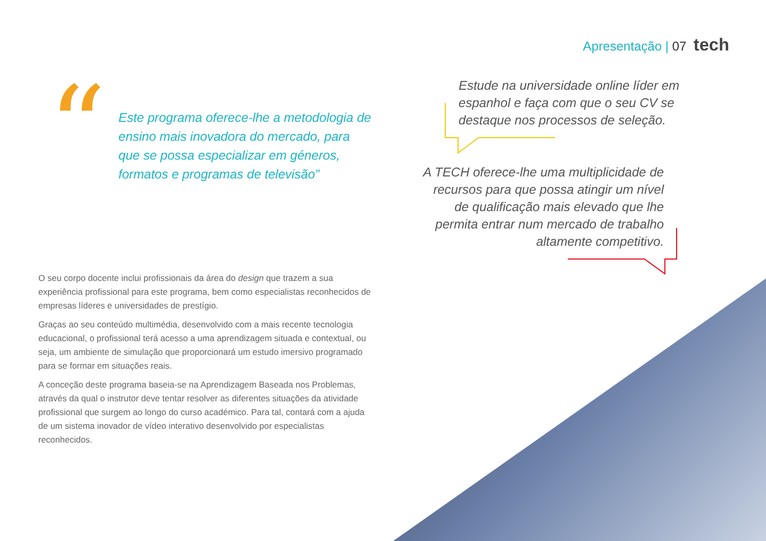Apresentação | 07 tech
“
Este programa oferece-lhe a metodologia de ensino mais inovadora do mercado, para que se possa especializar em géneros, formatos e programas de televisão”
Estude na universidade online líder em espanhol e faça com que o seu CV se destaque nos processos de seleção.
A TECH oferece-lhe uma multiplicidade de recursos para que possa atingir um nível de qualificação mais elevado que lhe permita entrar num mercado de trabalho altamente competitivo.
O seu corpo docente inclui profissionais da área do design que trazem a sua experiência profissional para este programa, bem como especialistas reconhecidos de empresas líderes e universidades de prestígio.
Graças ao seu conteúdo multimédia, desenvolvido com a mais recente tecnologia educacional, o profissional terá acesso a uma aprendizagem situada e contextual, ou seja, um ambiente de simulação que proporcionará um estudo imersivo programado para se formar em situações reais.
A conceção deste programa baseia-se na Aprendizagem Baseada nos Problemas, através da qual o instrutor deve tentar resolver as diferentes situações da atividade profissional que surgem ao longo do curso académico. Para tal, contará com a ajuda de um sistema inovador de vídeo interativo desenvolvido por especialistas reconhecidos.